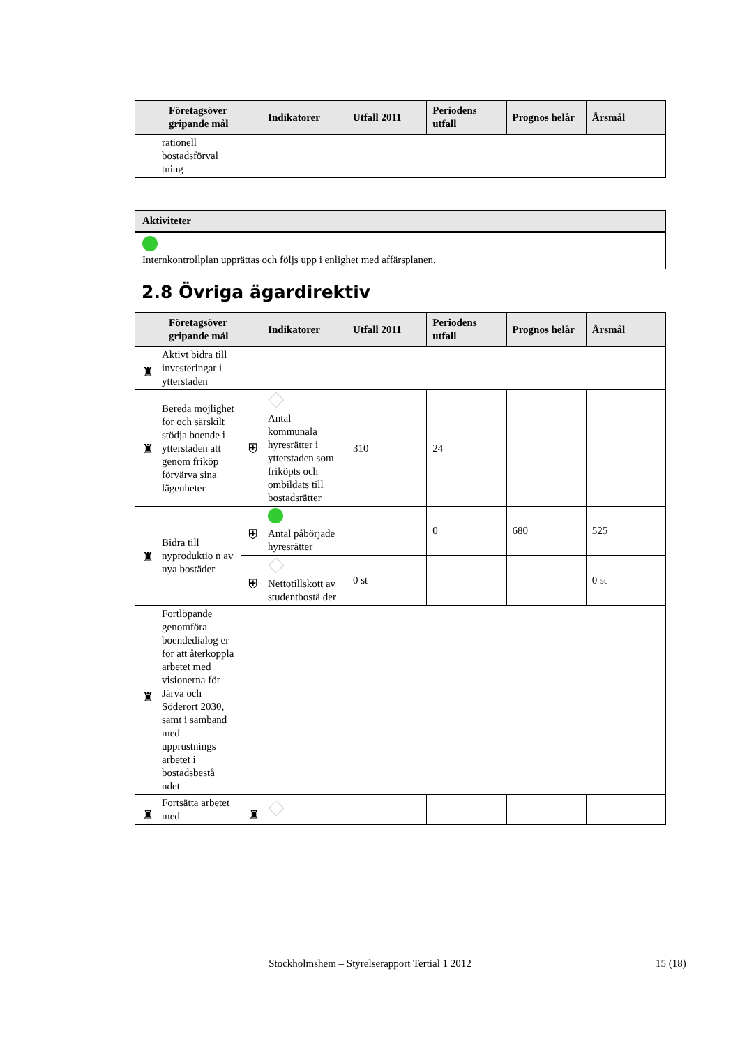| Företagsöver gripande mål | Indikatorer | Utfall 2011 | Periodens utfall | Prognos helår | Årsmål |
| --- | --- | --- | --- | --- | --- |
| rationell bostadsförval tning | | | | | |
Aktiviteter
Internkontrollplan upprättas och följs upp i enlighet med affärsplanen.
2.8 Övriga ägardirektiv
| Företagsöver gripande mål | Indikatorer | Utfall 2011 | Periodens utfall | Prognos helår | Årsmål |
| --- | --- | --- | --- | --- | --- |
| ♜ Aktivt bidra till investeringar i ytterstaden | | | | | |
| ♜ Bereda möjlighet för och särskilt stödja boende i ytterstaden att genom friköp förvärva sina lägenheter | ⛨ Antal kommunala hyresrätter i ytterstaden som friköpts och ombildats till bostadsrätter | 310 | 24 | | |
| ♜ Bidra till nyproduktio n av nya bostäder | ⛨ Antal påbörjade hyresrätter | | 0 | 680 | 525 |
| | ⛨ Nettotillskott av studentbostä der | 0 st | | | 0 st |
| ♜ Fortlöpande genomföra boendedialog er för att återkoppla arbetet med visionerna för Järva och Söderort 2030, samt i samband med upprustnings arbetet i bostadsbestå ndet | | | | | |
| ♜ Fortsätta arbetet med | ♜ | | | | |
Stockholmshem – Styrelserapport Tertial 1 2012 15 (18)